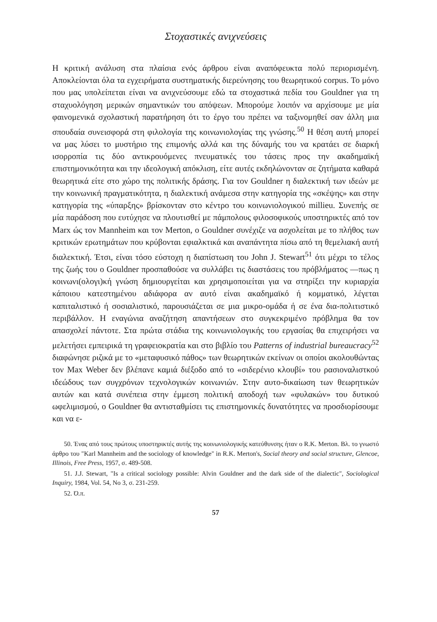Στοχαστικές ανιχνεύσεις
Η κριτική ανάλυση στα πλαίσια ενός άρθρου είναι αναπόφευκτα πολύ περιορισμένη. Αποκλείονται όλα τα εγχειρήματα συστηματικής διερεύνησης του θεωρητικού corpus. Το μόνο που μας υπολείπεται είναι να ανιχνεύσουμε εδώ τα στοχαστικά πεδία του Gouldner για τη σταχυολόγηση μερικών σημαντικών του απόψεων. Μπορούμε λοιπόν να αρχίσουμε με μία φαινομενικά σχολαστική παρατήρηση ότι το έργο του πρέπει να ταξινομηθεί σαν άλλη μια σπουδαία συνεισφορά στη φιλολογία της κοινωνιολογίας της γνώσης.<sup>50</sup> Η θέση αυτή μπορεί να μας λύσει το μυστήριο της επιμονής αλλά και της δύναμής του να κρατάει σε διαρκή ισορροπία τις δύο αντικρουόμενες πνευματικές του τάσεις προς την ακαδημαϊκή επιστημονικότητα και την ιδεολογική απόκλιση, είτε αυτές εκδηλώνονταν σε ζητήματα καθαρά θεωρητικά είτε στο χώρο της πολιτικής δράσης. Για τον Gouldner η διαλεκτική των ιδεών με την κοινωνική πραγματικότητα, η διαλεκτική ανάμεσα στην κατηγορία της «σκέψης» και στην κατηγορία της «ύπαρξης» βρίσκονταν στο κέντρο του κοινωνιολογικού millieu. Συνεπής σε μία παράδοση που ευτύχησε να πλουτισθεί με πάμπολους φιλοσοφικούς υποστηρικτές από τον Marx ώς τον Mannheim και τον Merton, ο Gouldner συνέχιζε να ασχολείται με το πλήθος των κριτικών ερωτημάτων που κρύβονται εφιαλκτικά και αναπάντητα πίσω από τη θεμελιακή αυτή διαλεκτική. Έτσι, είναι τόσο εύστοχη η διαπίστωση του John J. Stewart<sup>51</sup> ότι μέχρι το τέλος της ζωής του ο Gouldner προσπαθούσε να συλλάβει τις διαστάσεις του πρόβλήματος —πως η κοινωνι(ολογι)κή γνώση δημιουργείται και χρησιμοποιείται για να στηρίξει την κυριαρχία κάποιου κατεστημένου αδιάφορα αν αυτό είναι ακαδημαϊκό ή κομματικό, λέγεται καπιταλιστικό ή σοσιαλιστικό, παρουσιάζεται σε μια μικρο-ομάδα ή σε ένα δια-πολιτιστικό περιβάλλον. Η εναγώνια αναζήτηση απαντήσεων στο συγκεκριμένο πρόβλημα θα τον απασχολεί πάντοτε. Στα πρώτα στάδια της κοινωνιολογικής του εργασίας θα επιχειρήσει να μελετήσει εμπειρικά τη γραφειοκρατία και στο βιβλίο του Patterns of industrial bureaucracy<sup>52</sup> διαφώνησε ριζικά με το «μεταφυσικό πάθος» των θεωρητικών εκείνων οι οποίοι ακολουθώντας τον Max Weber δεν βλέπανε καμιά διέξοδο από το «σιδερένιο κλουβί» του ρασιοναλιστκού ιδεώδους των συγχρόνων τεχνολογικών κοινωνιών. Στην αυτο-δικαίωση των θεωρητικών αυτών και κατά συνέπεια στην έμμεση πολιτική αποδοχή των «φυλακών» του δυτικού ωφελιμισμού, ο Gouldner θα αντισταθμίσει τις επιστημονικές δυνατότητες να προσδιορίσουμε και να ε-
50. Ένας από τους πρώτους υποστηρικτές αυτής της κοινωνιολογικής κατεύθυνσης ήταν ο R.K. Merton. Βλ. το γνωστό άρθρο του "Karl Mannheim and the sociology of knowledge" in R.K. Merton's, Social theory and social structure, Glencoe, Illinois, Free Press, 1957, σ. 489-508.
51. J.J. Stewart, "Is a critical sociology possible: Alvin Gouldner and the dark side of the dialectic", Sociological Inquiry, 1984, Vol. 54, No 3, σ. 231-259.
52. Ό.π.
57